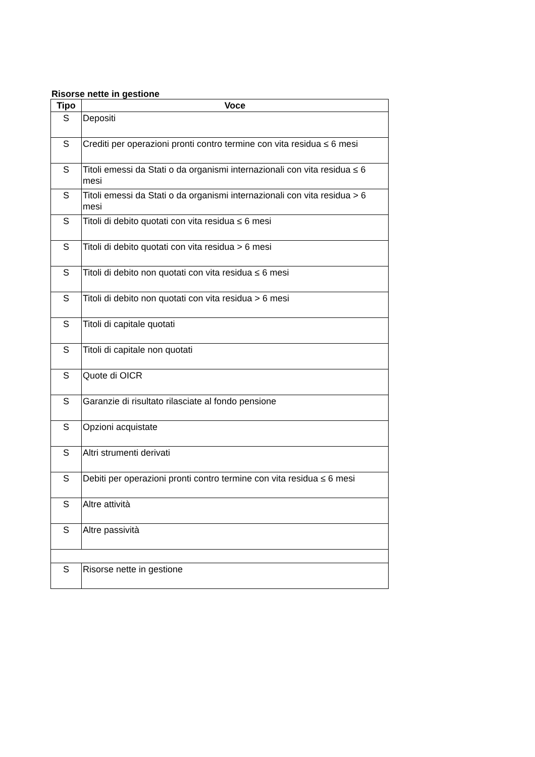Risorse nette in gestione
| Tipo | Voce |
| --- | --- |
| S | Depositi |
| S | Crediti per operazioni pronti contro termine con vita residua ≤ 6 mesi |
| S | Titoli emessi da Stati o da organismi internazionali con vita residua ≤ 6 mesi |
| S | Titoli emessi da Stati o da organismi internazionali con vita residua > 6 mesi |
| S | Titoli di debito quotati con vita residua ≤ 6 mesi |
| S | Titoli di debito quotati con vita residua > 6 mesi |
| S | Titoli di debito non quotati con vita residua ≤ 6 mesi |
| S | Titoli di debito non quotati con vita residua > 6 mesi |
| S | Titoli di capitale quotati |
| S | Titoli di capitale non quotati |
| S | Quote di OICR |
| S | Garanzie di risultato rilasciate al fondo pensione |
| S | Opzioni acquistate |
| S | Altri strumenti derivati |
| S | Debiti per operazioni pronti contro termine con vita residua ≤ 6 mesi |
| S | Altre attività |
| S | Altre passività |
| S | Risorse nette in gestione |